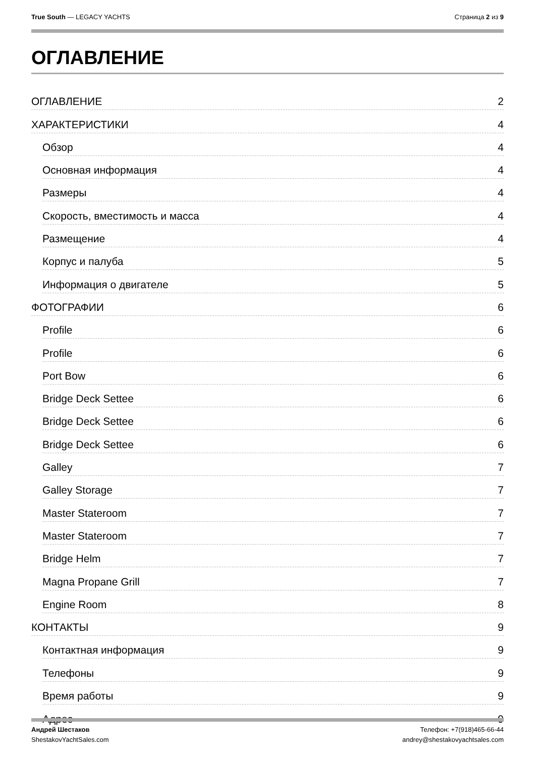True South — LEGACY YACHTS Страница 2 из 9
ОГЛАВЛЕНИЕ
ОГЛАВЛЕНИЕ 2
ХАРАКТЕРИСТИКИ 4
Обзор 4
Основная информация 4
Размеры 4
Скорость, вместимость и масса 4
Размещение 4
Корпус и палуба 5
Информация о двигателе 5
ФОТОГРАФИИ 6
Profile 6
Profile 6
Port Bow 6
Bridge Deck Settee 6
Bridge Deck Settee 6
Bridge Deck Settee 6
Galley 7
Galley Storage 7
Master Stateroom 7
Master Stateroom 7
Bridge Helm 7
Magna Propane Grill 7
Engine Room 8
КОНТАКТЫ 9
Контактная информация 9
Телефоны 9
Время работы 9
Адрес 9
Андрей Шестаков
ShestakovYachtSales.com
Телефон: +7(918)465-66-44
andrey@shestakovyachtsales.com